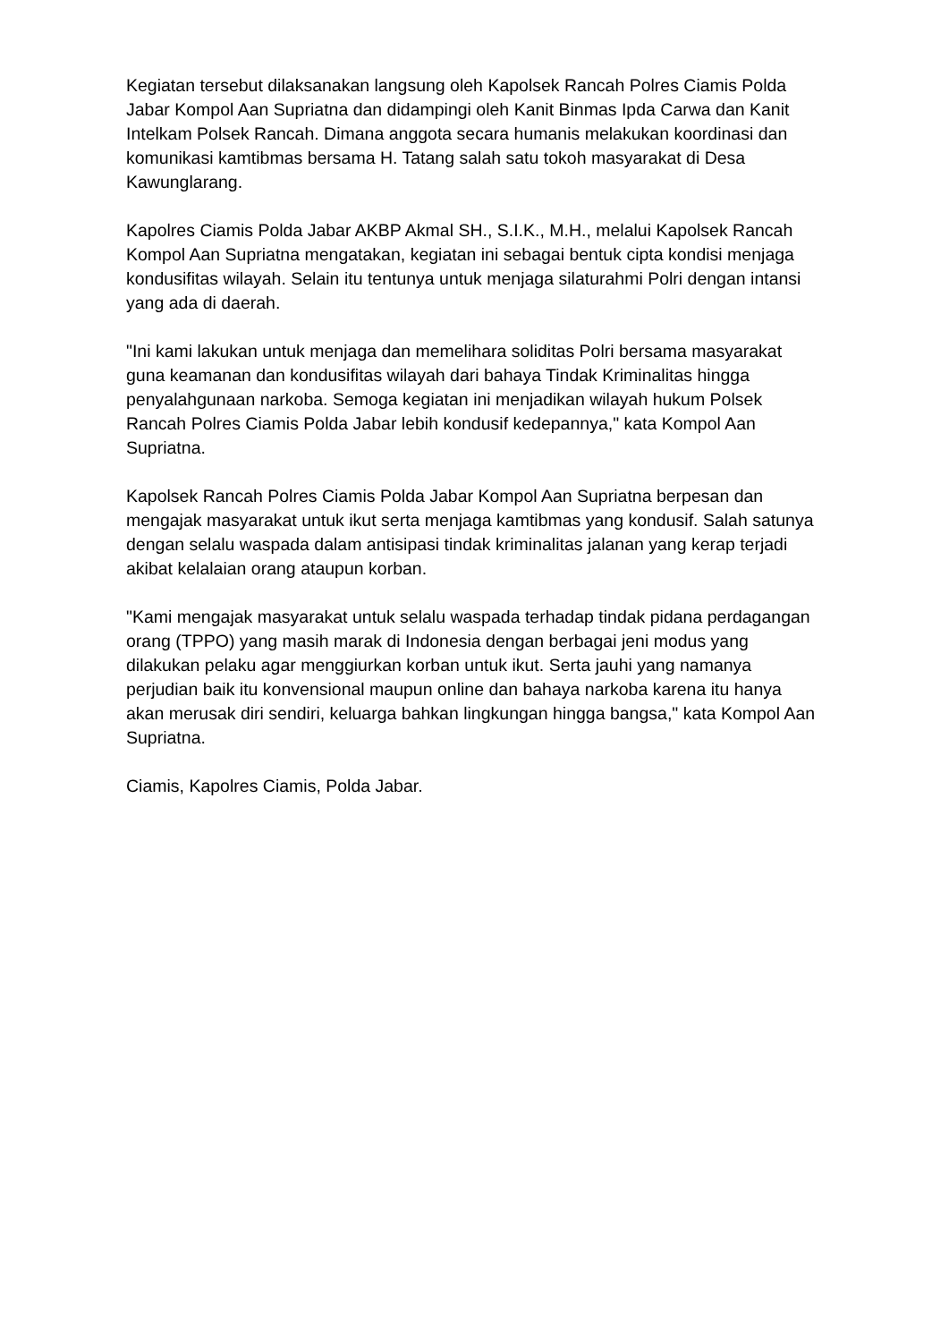Kegiatan tersebut dilaksanakan langsung oleh Kapolsek Rancah Polres Ciamis Polda Jabar Kompol Aan Supriatna dan didampingi oleh Kanit Binmas Ipda Carwa dan Kanit Intelkam Polsek Rancah. Dimana anggota secara humanis melakukan koordinasi dan komunikasi kamtibmas bersama H. Tatang salah satu tokoh masyarakat di Desa Kawunglarang.
Kapolres Ciamis Polda Jabar AKBP Akmal SH., S.I.K., M.H., melalui Kapolsek Rancah Kompol Aan Supriatna mengatakan, kegiatan ini sebagai bentuk cipta kondisi menjaga kondusifitas wilayah. Selain itu tentunya untuk menjaga silaturahmi Polri dengan intansi yang ada di daerah.
"Ini kami lakukan untuk menjaga dan memelihara soliditas Polri bersama masyarakat guna keamanan dan kondusifitas wilayah dari bahaya Tindak Kriminalitas hingga penyalahgunaan narkoba. Semoga kegiatan ini menjadikan wilayah hukum Polsek Rancah Polres Ciamis Polda Jabar lebih kondusif kedepannya," kata Kompol Aan Supriatna.
Kapolsek Rancah Polres Ciamis Polda Jabar Kompol Aan Supriatna berpesan dan mengajak masyarakat untuk ikut serta menjaga kamtibmas yang kondusif. Salah satunya dengan selalu waspada dalam antisipasi tindak kriminalitas jalanan yang kerap terjadi akibat kelalaian orang ataupun korban.
"Kami mengajak masyarakat untuk selalu waspada terhadap tindak pidana perdagangan orang (TPPO) yang masih marak di Indonesia dengan berbagai jeni modus yang dilakukan pelaku agar menggiurkan korban untuk ikut. Serta jauhi yang namanya perjudian baik itu konvensional maupun online dan bahaya narkoba karena itu hanya akan merusak diri sendiri, keluarga bahkan lingkungan hingga bangsa," kata Kompol Aan Supriatna.
Ciamis, Kapolres Ciamis, Polda Jabar.